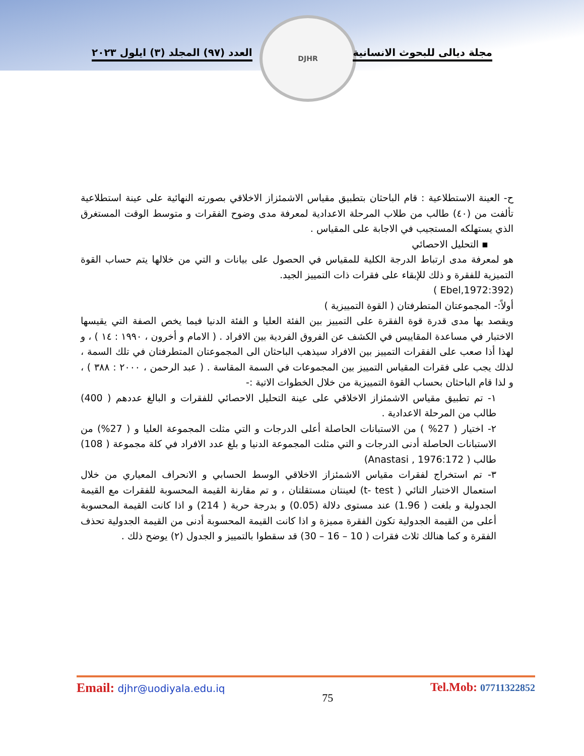DJHR
مجلة ديالى للبحوث الانسانية العدد (٩٧) المجلد (٣) ايلول ٢٠٢٣
ح- العينة الاستطلاعية : قام الباحثان بتطبيق مقياس الاشمئزاز الاخلاقي بصورته النهائية على عينة استطلاعية تألفت من (٤٠) طالب من طلاب المرحلة الاعدادية لمعرفة مدى وضوح الفقرات و متوسط الوقت المستغرق الذي يستهلكه المستجيب في الاجابة على المقياس .
▪ التحليل الاحصائي
هو لمعرفة مدى ارتباط الدرجة الكلية للمقياس في الحصول على بيانات و التي من خلالها يتم حساب القوة التميزية للفقرة و ذلك للإبقاء على فقرات ذات التمييز الجيد.
(Ebel,1972:392 )
أولاً:- المجموعتان المتطرفتان ( القوة التمييزية )
ويقصد بها مدى قدرة قوة الفقرة على التمييز بين الفئة العليا و الفئة الدنيا فيما يخص الصفة التي يقيسها الاختبار في مساعدة المقاييس في الكشف عن الفروق الفردية بين الافراد . ( الامام و أخرون ، ١٩٩٠ : ١٤ ) ، و لهذا أذا صعب على الفقرات التمييز بين الافراد سيذهب الباحثان الى المجموعتان المتطرفتان في تلك السمة ، لذلك يجب على فقرات المقياس التمييز بين المجموعات في السمة المقاسة . ( عبد الرحمن ، ٢٠٠٠ : ٣٨٨ ) ، و لذا قام الباحثان بحساب القوة التمييزية من خلال الخطوات الاتية :-
١- تم تطبيق مقياس الاشمئزاز الاخلاقي على عينة التحليل الاحصائي للفقرات و البالغ عددهم ( 400) طالب من المرحلة الاعدادية .
٢- اختيار ( 27% ) من الاستبانات الحاصلة أعلى الدرجات و التي مثلت المجموعة العليا و ( 27%) من الاستبانات الحاصلة أدنى الدرجات و التي مثلت المجموعة الدنيا و بلغ عدد الافراد في كلة مجموعة ( 108) طالب ( Anastasi , 1976:172)
٣- تم استخراج لفقرات مقياس الاشمئزاز الاخلاقي الوسط الحسابي و الانحراف المعياري من خلال استعمال الاختبار التائي ( t- test) لعينتان مستقلتان ، و تم مقارنة القيمة المحسوبة للفقرات مع القيمة الجدولية و بلغت ( 1.96) عند مستوى دلالة (0.05) و بدرجة حرية ( 214) و اذا كانت القيمة المحسوبة أعلى من القيمة الجدولية تكون الفقرة مميزة و اذا كانت القيمة المحسوبة أدنى من القيمة الجدولية تحذف الفقرة و كما هنالك ثلاث فقرات ( 10 – 16 – 30) قد سقطوا بالتمييز و الجدول (٢) يوضح ذلك .
Email: djhr@uodiyala.edu.iq
75
Tel.Mob: 07711322852